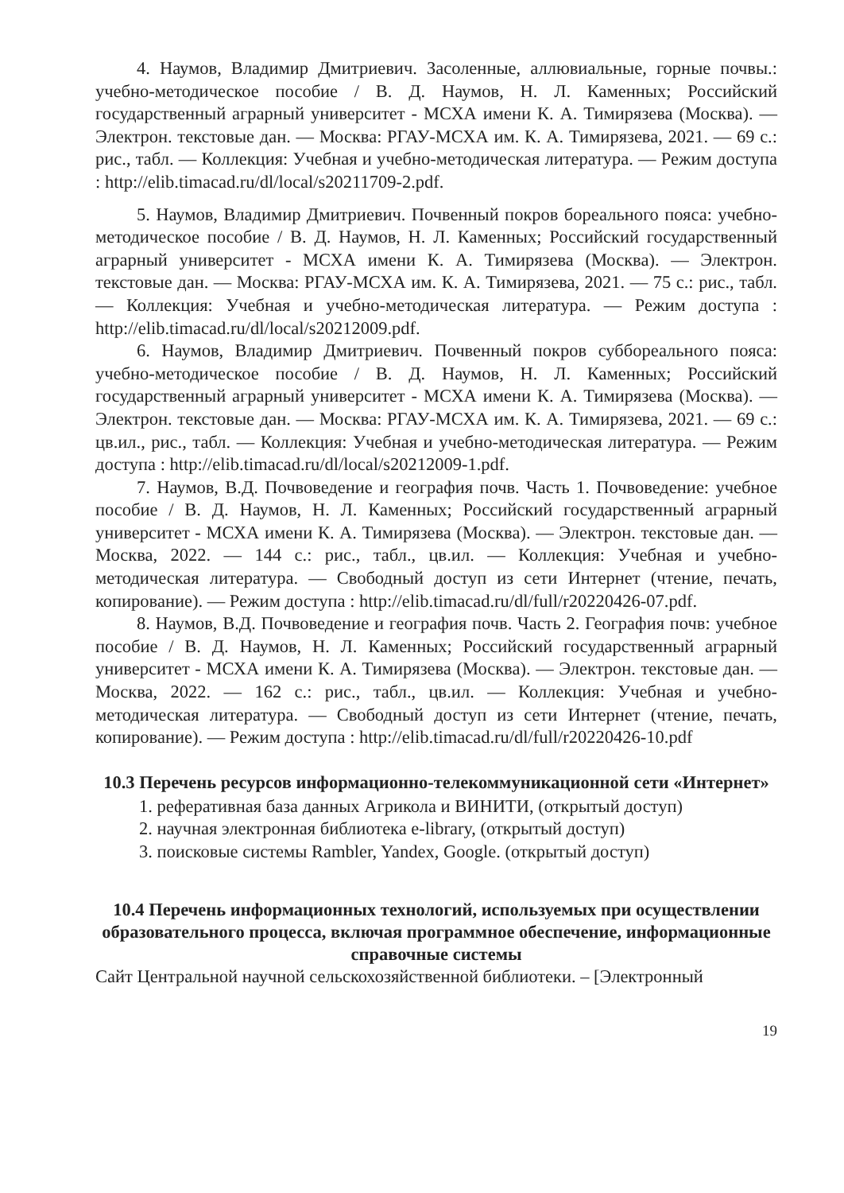4. Наумов, Владимир Дмитриевич. Засоленные, аллювиальные, горные почвы.: учебно-методическое пособие / В. Д. Наумов, Н. Л. Каменных; Российский государственный аграрный университет - МСХА имени К. А. Тимирязева (Москва). — Электрон. текстовые дан. — Москва: РГАУ-МСХА им. К. А. Тимирязева, 2021. — 69 с.: рис., табл. — Коллекция: Учебная и учебно-методическая литература. — Режим доступа : http://elib.timacad.ru/dl/local/s20211709-2.pdf.
5. Наумов, Владимир Дмитриевич. Почвенный покров бореального пояса: учебно-методическое пособие / В. Д. Наумов, Н. Л. Каменных; Российский государственный аграрный университет - МСХА имени К. А. Тимирязева (Москва). — Электрон. текстовые дан. — Москва: РГАУ-МСХА им. К. А. Тимирязева, 2021. — 75 с.: рис., табл. — Коллекция: Учебная и учебно-методическая литература. — Режим доступа : http://elib.timacad.ru/dl/local/s20212009.pdf.
6. Наумов, Владимир Дмитриевич. Почвенный покров суббореального пояса: учебно-методическое пособие / В. Д. Наумов, Н. Л. Каменных; Российский государственный аграрный университет - МСХА имени К. А. Тимирязева (Москва). — Электрон. текстовые дан. — Москва: РГАУ-МСХА им. К. А. Тимирязева, 2021. — 69 с.: цв.ил., рис., табл. — Коллекция: Учебная и учебно-методическая литература. — Режим доступа : http://elib.timacad.ru/dl/local/s20212009-1.pdf.
7. Наумов, В.Д. Почвоведение и география почв. Часть 1. Почвоведение: учебное пособие / В. Д. Наумов, Н. Л. Каменных; Российский государственный аграрный университет - МСХА имени К. А. Тимирязева (Москва). — Электрон. текстовые дан. — Москва, 2022. — 144 с.: рис., табл., цв.ил. — Коллекция: Учебная и учебно-методическая литература. — Свободный доступ из сети Интернет (чтение, печать, копирование). — Режим доступа : http://elib.timacad.ru/dl/full/r20220426-07.pdf.
8. Наумов, В.Д. Почвоведение и география почв. Часть 2. География почв: учебное пособие / В. Д. Наумов, Н. Л. Каменных; Российский государственный аграрный университет - МСХА имени К. А. Тимирязева (Москва). — Электрон. текстовые дан. — Москва, 2022. — 162 с.: рис., табл., цв.ил. — Коллекция: Учебная и учебно-методическая литература. — Свободный доступ из сети Интернет (чтение, печать, копирование). — Режим доступа : http://elib.timacad.ru/dl/full/r20220426-10.pdf
10.3 Перечень ресурсов информационно-телекоммуникационной сети «Интернет»
1. реферативная база данных Агрикола и ВИНИТИ, (открытый доступ)
2. научная электронная библиотека e-library, (открытый доступ)
3. поисковые системы Rambler, Yandex, Google. (открытый доступ)
10.4 Перечень информационных технологий, используемых при осуществлении образовательного процесса, включая программное обеспечение, информационные справочные системы
Сайт Центральной научной сельскохозяйственной библиотеки. – [Электронный
19